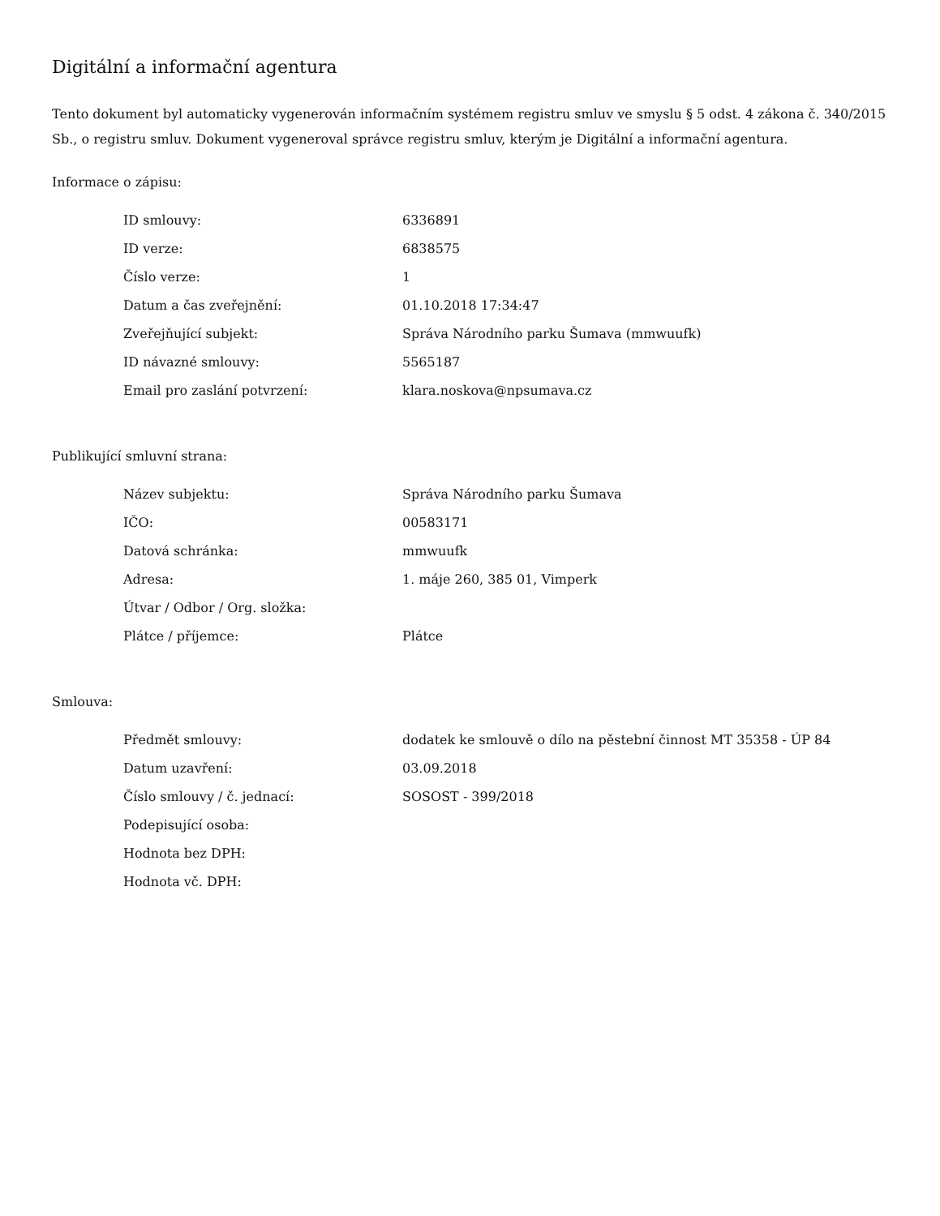Digitální a informační agentura
Tento dokument byl automaticky vygenerován informačním systémem registru smluv ve smyslu § 5 odst. 4 zákona č. 340/2015 Sb., o registru smluv. Dokument vygeneroval správce registru smluv, kterým je Digitální a informační agentura.
Informace o zápisu:
| ID smlouvy: | 6336891 |
| ID verze: | 6838575 |
| Číslo verze: | 1 |
| Datum a čas zveřejnění: | 01.10.2018 17:34:47 |
| Zveřejňující subjekt: | Správa Národního parku Šumava (mmwuufk) |
| ID návazné smlouvy: | 5565187 |
| Email pro zaslání potvrzení: | klara.noskova@npsumava.cz |
Publikující smluvní strana:
| Název subjektu: | Správa Národního parku Šumava |
| IČO: | 00583171 |
| Datová schránka: | mmwuufk |
| Adresa: | 1. máje 260, 385 01, Vimperk |
| Útvar / Odbor / Org. složka: | |
| Plátce / příjemce: | Plátce |
Smlouva:
| Předmět smlouvy: | dodatek ke smlouvě o dílo na pěstební činnost MT 35358 - ÚP 84 |
| Datum uzavření: | 03.09.2018 |
| Číslo smlouvy / č. jednací: | SOSOST - 399/2018 |
| Podepisující osoba: | |
| Hodnota bez DPH: | |
| Hodnota vč. DPH: | |